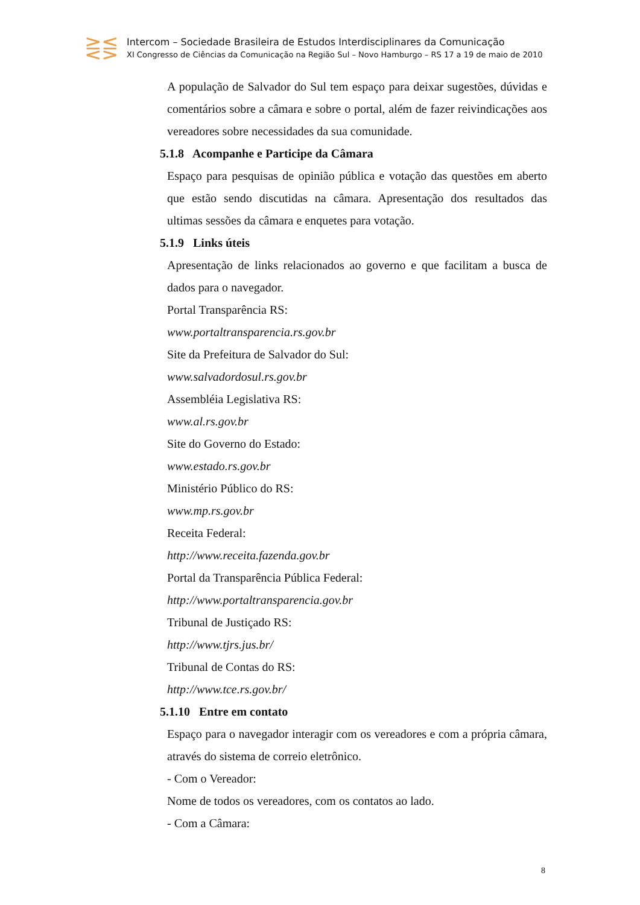⋛⋚
Intercom – Sociedade Brasileira de Estudos Interdisciplinares da Comunicação
XI Congresso de Ciências da Comunicação na Região Sul – Novo Hamburgo – RS 17 a 19 de maio de 2010
A população de Salvador do Sul tem espaço para deixar sugestões, dúvidas e comentários sobre a câmara e sobre o portal, além de fazer reivindicações aos vereadores sobre necessidades da sua comunidade.
5.1.8 Acompanhe e Participe da Câmara
Espaço para pesquisas de opinião pública e votação das questões em aberto que estão sendo discutidas na câmara. Apresentação dos resultados das ultimas sessões da câmara e enquetes para votação.
5.1.9 Links úteis
Apresentação de links relacionados ao governo e que facilitam a busca de dados para o navegador.
Portal Transparência RS:
www.portaltransparencia.rs.gov.br
Site da Prefeitura de Salvador do Sul:
www.salvadordosul.rs.gov.br
Assembléia Legislativa RS:
www.al.rs.gov.br
Site do Governo do Estado:
www.estado.rs.gov.br
Ministério Público do RS:
www.mp.rs.gov.br
Receita Federal:
http://www.receita.fazenda.gov.br
Portal da Transparência Pública Federal:
http://www.portaltransparencia.gov.br
Tribunal de Justiçado RS:
http://www.tjrs.jus.br/
Tribunal de Contas do RS:
http://www.tce.rs.gov.br/
5.1.10 Entre em contato
Espaço para o navegador interagir com os vereadores e com a própria câmara, através do sistema de correio eletrônico.
- Com o Vereador:
Nome de todos os vereadores, com os contatos ao lado.
- Com a Câmara:
8